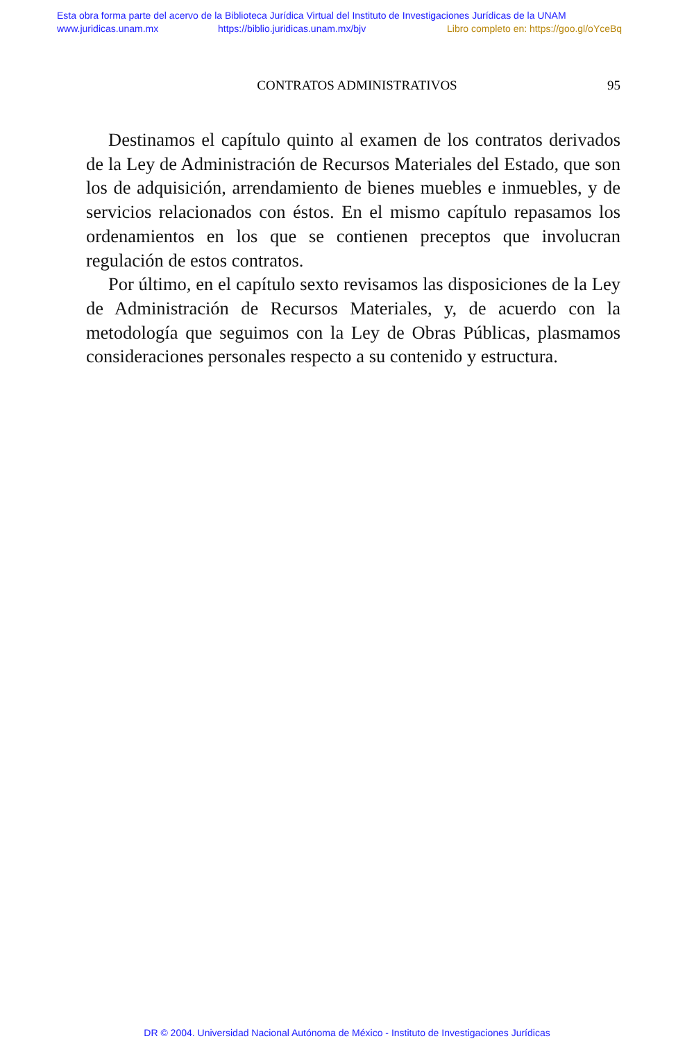Esta obra forma parte del acervo de la Biblioteca Jurídica Virtual del Instituto de Investigaciones Jurídicas de la UNAM
www.juridicas.unam.mx https://biblio.juridicas.unam.mx/bjv Libro completo en: https://goo.gl/oYceBq
CONTRATOS ADMINISTRATIVOS 95
Destinamos el capítulo quinto al examen de los contratos derivados de la Ley de Administración de Recursos Materiales del Estado, que son los de adquisición, arrendamiento de bienes muebles e inmuebles, y de servicios relacionados con éstos. En el mismo capítulo repasamos los ordenamientos en los que se contienen preceptos que involucran regulación de estos contratos.
Por último, en el capítulo sexto revisamos las disposiciones de la Ley de Administración de Recursos Materiales, y, de acuerdo con la metodología que seguimos con la Ley de Obras Públicas, plasmamos consideraciones personales respecto a su contenido y estructura.
DR © 2004. Universidad Nacional Autónoma de México - Instituto de Investigaciones Jurídicas